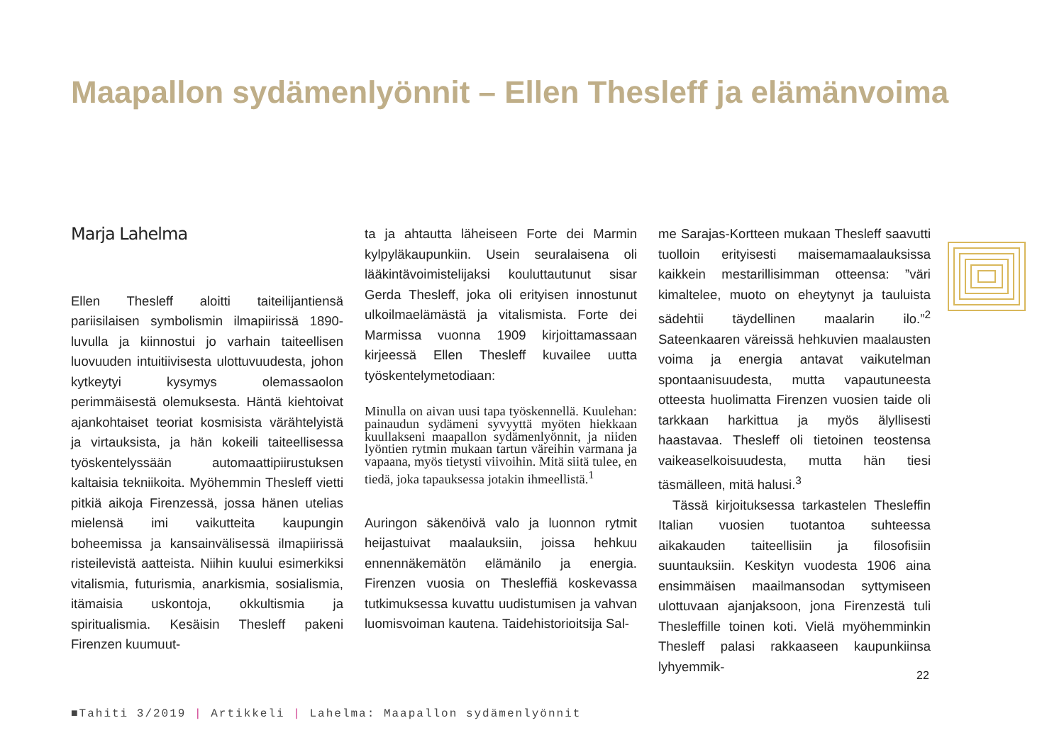Maapallon sydämenlyönnit – Ellen Thesleff ja elämänvoima
Marja Lahelma
Ellen Thesleff aloitti taiteilijantiensä pariisilaisen symbolismin ilmapiirissä 1890-luvulla ja kiinnostui jo varhain taiteellisen luovuuden intuitiivisesta ulottuvuudesta, johon kytkeytyi kysymys olemassaolon perimmäisestä olemuksesta. Häntä kiehtoivat ajankohtaiset teoriat kosmisista värähtelyistä ja virtauksista, ja hän kokeili taiteellisessa työskentelyssään automaattipiirustuksen kaltaisia tekniikoita. Myöhemmin Thesleff vietti pitkiä aikoja Firenzessä, jossa hänen utelias mielensä imi vaikutteita kaupungin boheemissa ja kansainvälisessä ilmapiirissä risteilevistä aatteista. Niihin kuului esimerkiksi vitalismia, futurismia, anarkismia, sosialismia, itämaisia uskontoja, okkultismia ja spiritualismia. Kesäisin Thesleff pakeni Firenzen kuumuut-
ta ja ahtautta läheiseen Forte dei Marmin kylpyläkaupunkiin. Usein seuralaisena oli lääkintävoimistelijaksi kouluttautunut sisar Gerda Thesleff, joka oli erityisen innostunut ulkoilmaelämästä ja vitalismista. Forte dei Marmissa vuonna 1909 kirjoittamassaan kirjeessä Ellen Thesleff kuvailee uutta työskentelymetodiaan:
Minulla on aivan uusi tapa työskennellä. Kuulehan: painaudun sydämeni syvyyttä myöten hiekkaan kuullakseni maapallon sydämenlyönnit, ja niiden lyöntien rytmin mukaan tartun väreihin varmana ja vapaana, myös tietysti viivoihin. Mitä siitä tulee, en tiedä, joka tapauksessa jotakin ihmeellistä.<sup>1</sup>
Auringon säkenöivä valo ja luonnon rytmit heijastuivat maalauksiin, joissa hehkuu ennennäkemätön elämänilo ja energia. Firenzen vuosia on Thesleffiä koskevassa tutkimuksessa kuvattu uudistumisen ja vahvan luomisvoiman kautena. Taidehistorioitsija Sal-
me Sarajas-Kortteen mukaan Thesleff saavutti tuolloin erityisesti maisemamaalauksissa kaikkein mestarillisimman otteensa: ”väri kimaltelee, muoto on eheytynyt ja tauluista sädehtii täydellinen maalarin ilo.”<sup>2</sup> Sateenkaaren väreissä hehkuvien maalausten voima ja energia antavat vaikutelman spontaanisuudesta, mutta vapautuneesta otteesta huolimatta Firenzen vuosien taide oli tarkkaan harkittua ja myös älyllisesti haastavaa. Thesleff oli tietoinen teostensa vaikeaselkoisuudesta, mutta hän tiesi täsmälleen, mitä halusi.<sup>3</sup>
Tässä kirjoituksessa tarkastelen Thesleffin Italian vuosien tuotantoa suhteessa aikakauden taiteellisiin ja filosofisiin suuntauksiin. Keskityn vuodesta 1906 aina ensimmäisen maailmansodan syttymiseen ulottuvaan ajanjaksoon, jona Firenzestä tuli Thesleffille toinen koti. Vielä myöhemminkin Thesleff palasi rakkaaseen kaupunkiinsa lyhyemmik-
22
■Tahiti 3/2019 | Artikkeli | Lahelma: Maapallon sydämenlyönnit